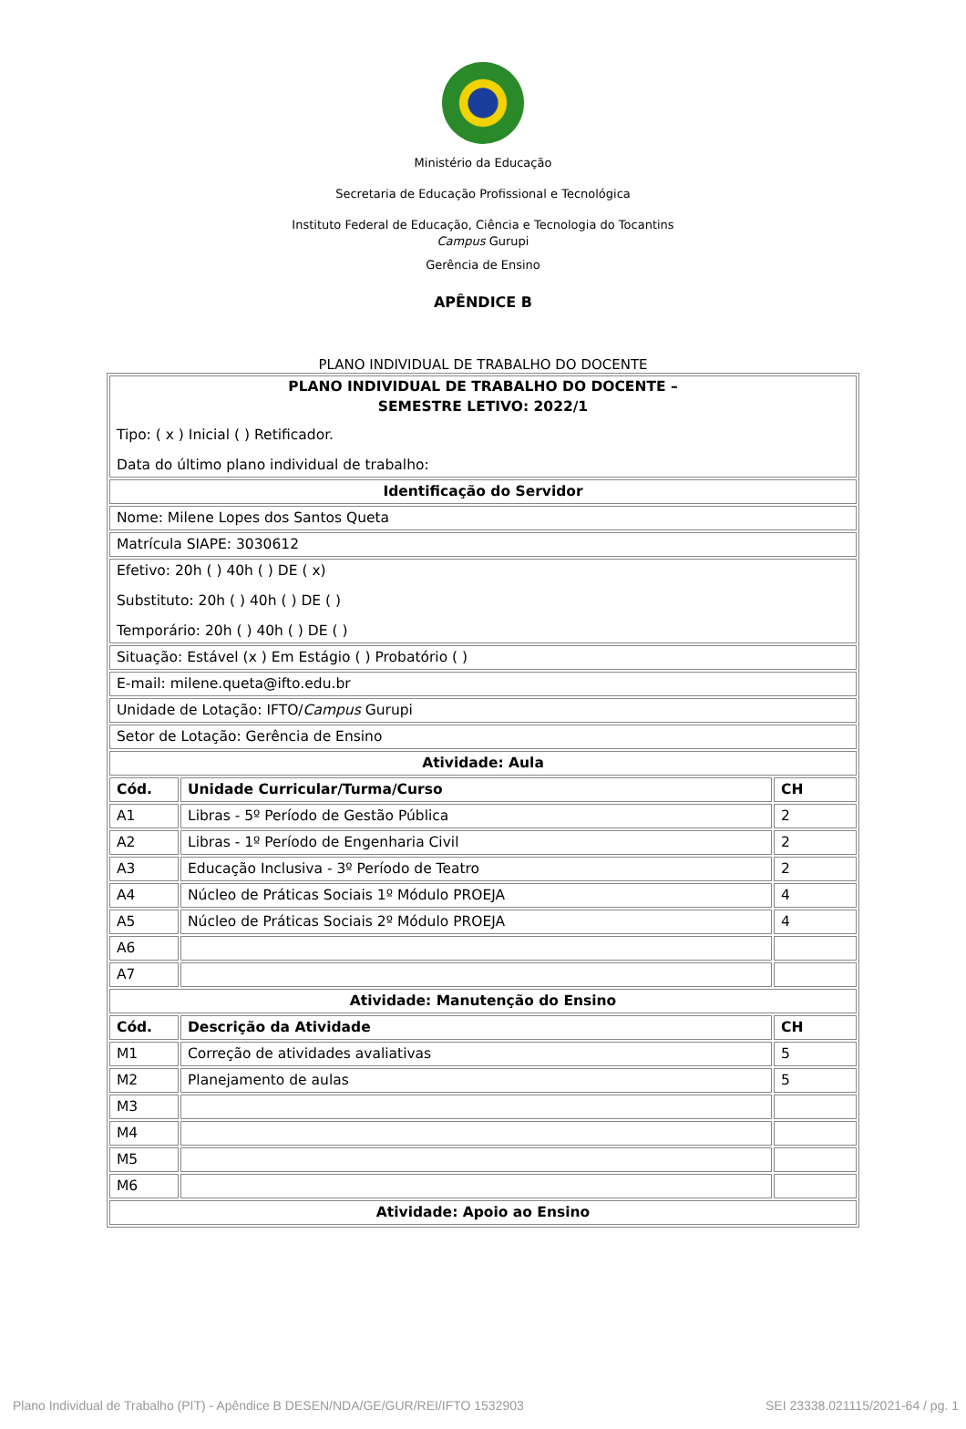Ministério da Educação
Secretaria de Educação Profissional e Tecnológica
Instituto Federal de Educação, Ciência e Tecnologia do Tocantins
Campus Gurupi
Gerência de Ensino
APÊNDICE B
PLANO INDIVIDUAL DE TRABALHO DO DOCENTE
| PLANO INDIVIDUAL DE TRABALHO DO DOCENTE – SEMESTRE LETIVO: 2022/1 Tipo: ( x ) Inicial ( ) Retificador. Data do último plano individual de trabalho: | | |
| Identificação do Servidor | | |
| Nome: Milene Lopes dos Santos Queta | | |
| Matrícula SIAPE: 3030612 | | |
| Efetivo: 20h ( ) 40h ( ) DE ( x) Substituto: 20h ( ) 40h ( ) DE ( ) Temporário: 20h ( ) 40h ( ) DE ( ) | | |
| Situação: Estável (x ) Em Estágio ( ) Probatório ( ) | | |
| E-mail: milene.queta@ifto.edu.br | | |
| Unidade de Lotação: IFTO/ Campus Gurupi | | |
| Setor de Lotação: Gerência de Ensino | | |
| Atividade: Aula | | |
| Cód. | Unidade Curricular/Turma/Curso | CH |
| A1 | Libras - 5º Período de Gestão Pública | 2 |
| A2 | Libras - 1º Período de Engenharia Civil | 2 |
| A3 | Educação Inclusiva - 3º Período de Teatro | 2 |
| A4 | Núcleo de Práticas Sociais 1º Módulo PROEJA | 4 |
| A5 | Núcleo de Práticas Sociais 2º Módulo PROEJA | 4 |
| A6 | | |
| A7 | | |
| Atividade: Manutenção do Ensino | | |
| Cód. | Descrição da Atividade | CH |
| M1 | Correção de atividades avaliativas | 5 |
| M2 | Planejamento de aulas | 5 |
| M3 | | |
| M4 | | |
| M5 | | |
| M6 | | |
| Atividade: Apoio ao Ensino | | |
Plano Individual de Trabalho (PIT) - Apêndice B DESEN/NDA/GE/GUR/REI/IFTO 1532903 SEI 23338.021115/2021-64 / pg. 1